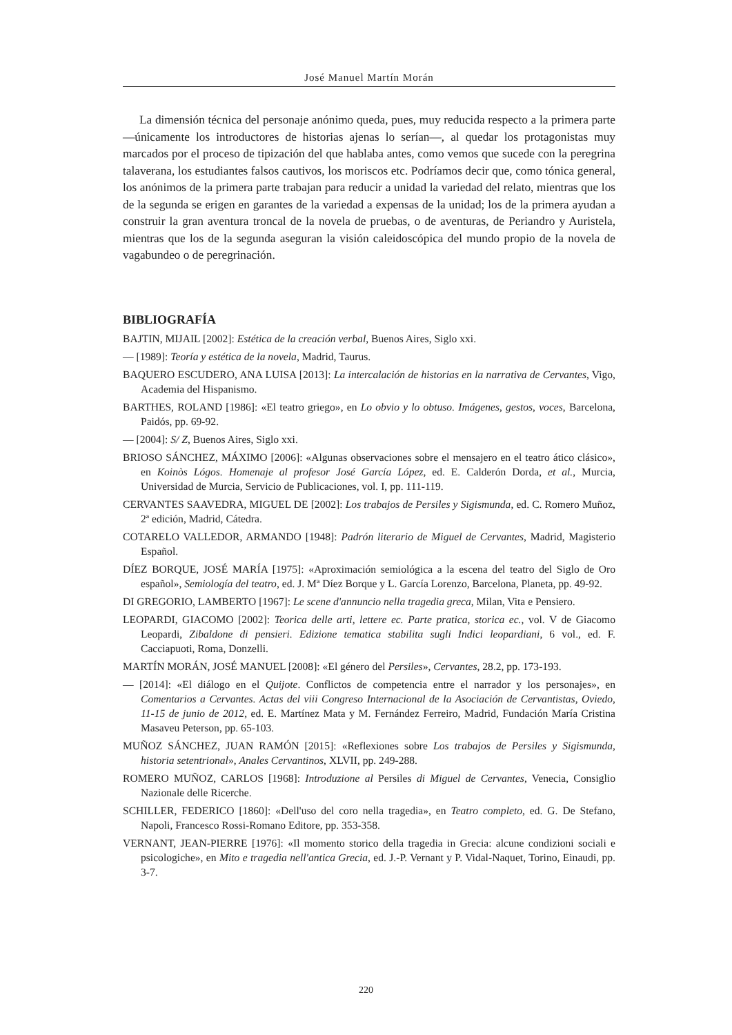José Manuel Martín Morán
La dimensión técnica del personaje anónimo queda, pues, muy reducida respecto a la primera parte —únicamente los introductores de historias ajenas lo serían—, al quedar los protagonistas muy marcados por el proceso de tipización del que hablaba antes, como vemos que sucede con la peregrina talaverana, los estudiantes falsos cautivos, los moriscos etc. Podríamos decir que, como tónica general, los anónimos de la primera parte trabajan para reducir a unidad la variedad del relato, mientras que los de la segunda se erigen en garantes de la variedad a expensas de la unidad; los de la primera ayudan a construir la gran aventura troncal de la novela de pruebas, o de aventuras, de Periandro y Auristela, mientras que los de la segunda aseguran la visión caleidoscópica del mundo propio de la novela de vagabundeo o de peregrinación.
BIBLIOGRAFÍA
BAJTIN, MIJAIL [2002]: Estética de la creación verbal, Buenos Aires, Siglo xxi.
— [1989]: Teoría y estética de la novela, Madrid, Taurus.
BAQUERO ESCUDERO, ANA LUISA [2013]: La intercalación de historias en la narrativa de Cervantes, Vigo, Academia del Hispanismo.
BARTHES, ROLAND [1986]: «El teatro griego», en Lo obvio y lo obtuso. Imágenes, gestos, voces, Barcelona, Paidós, pp. 69-92.
— [2004]: S/ Z, Buenos Aires, Siglo xxi.
BRIOSO SÁNCHEZ, MÁXIMO [2006]: «Algunas observaciones sobre el mensajero en el teatro ático clásico», en Koinòs Lógos. Homenaje al profesor José García López, ed. E. Calderón Dorda, et al., Murcia, Universidad de Murcia, Servicio de Publicaciones, vol. I, pp. 111-119.
CERVANTES SAAVEDRA, MIGUEL DE [2002]: Los trabajos de Persiles y Sigismunda, ed. C. Romero Muñoz, 2ª edición, Madrid, Cátedra.
COTARELO VALLEDOR, ARMANDO [1948]: Padrón literario de Miguel de Cervantes, Madrid, Magisterio Español.
DÍEZ BORQUE, JOSÉ MARÍA [1975]: «Aproximación semiológica a la escena del teatro del Siglo de Oro español», Semiología del teatro, ed. J. Mª Díez Borque y L. García Lorenzo, Barcelona, Planeta, pp. 49-92.
DI GREGORIO, LAMBERTO [1967]: Le scene d'annuncio nella tragedia greca, Milan, Vita e Pensiero.
LEOPARDI, GIACOMO [2002]: Teorica delle arti, lettere ec. Parte pratica, storica ec., vol. V de Giacomo Leopardi, Zibaldone di pensieri. Edizione tematica stabilita sugli Indici leopardiani, 6 vol., ed. F. Cacciapuoti, Roma, Donzelli.
MARTÍN MORÁN, JOSÉ MANUEL [2008]: «El género del Persiles», Cervantes, 28.2, pp. 173-193.
— [2014]: «El diálogo en el Quijote. Conflictos de competencia entre el narrador y los personajes», en Comentarios a Cervantes. Actas del viii Congreso Internacional de la Asociación de Cervantistas, Oviedo, 11-15 de junio de 2012, ed. E. Martínez Mata y M. Fernández Ferreiro, Madrid, Fundación María Cristina Masaveu Peterson, pp. 65-103.
MUÑOZ SÁNCHEZ, JUAN RAMÓN [2015]: «Reflexiones sobre Los trabajos de Persiles y Sigismunda, historia setentrional», Anales Cervantinos, XLVII, pp. 249-288.
ROMERO MUÑOZ, CARLOS [1968]: Introduzione al Persiles di Miguel de Cervantes, Venecia, Consiglio Nazionale delle Ricerche.
SCHILLER, FEDERICO [1860]: «Dell'uso del coro nella tragedia», en Teatro completo, ed. G. De Stefano, Napoli, Francesco Rossi-Romano Editore, pp. 353-358.
VERNANT, JEAN-PIERRE [1976]: «Il momento storico della tragedia in Grecia: alcune condizioni sociali e psicologiche», en Mito e tragedia nell'antica Grecia, ed. J.-P. Vernant y P. Vidal-Naquet, Torino, Einaudi, pp. 3-7.
220